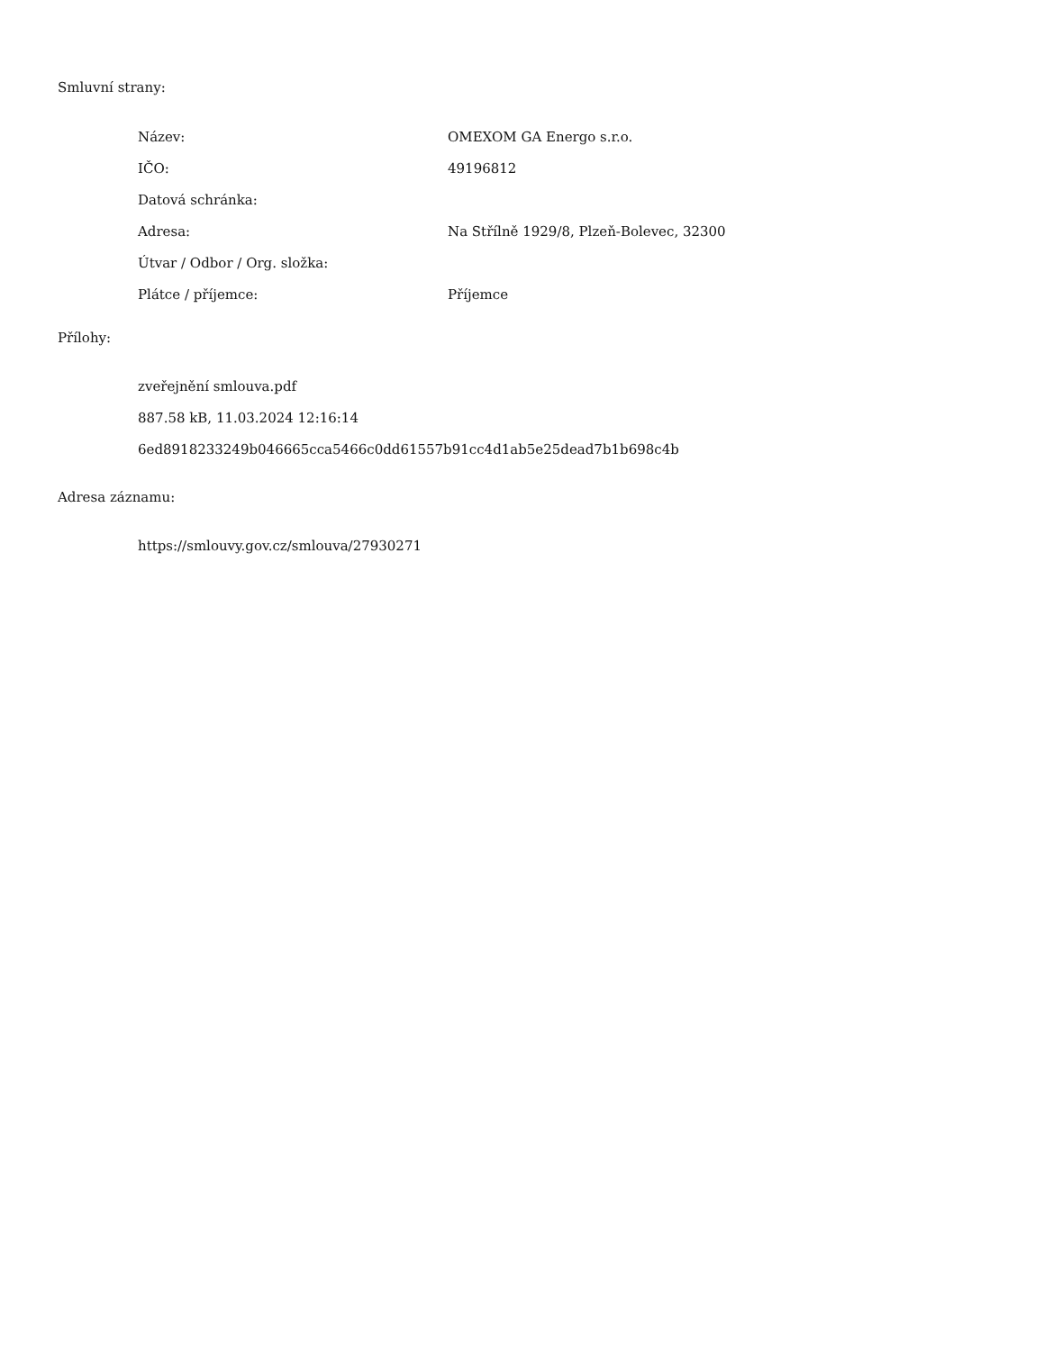Smluvní strany:
| Název: | OMEXOM GA Energo s.r.o. |
| IČO: | 49196812 |
| Datová schránka: | |
| Adresa: | Na Střílně 1929/8, Plzeň-Bolevec, 32300 |
| Útvar / Odbor / Org. složka: | |
| Plátce / příjemce: | Příjemce |
Přílohy:
zveřejnění smlouva.pdf
887.58 kB, 11.03.2024 12:16:14
6ed8918233249b046665cca5466c0dd61557b91cc4d1ab5e25dead7b1b698c4b
Adresa záznamu:
https://smlouvy.gov.cz/smlouva/27930271